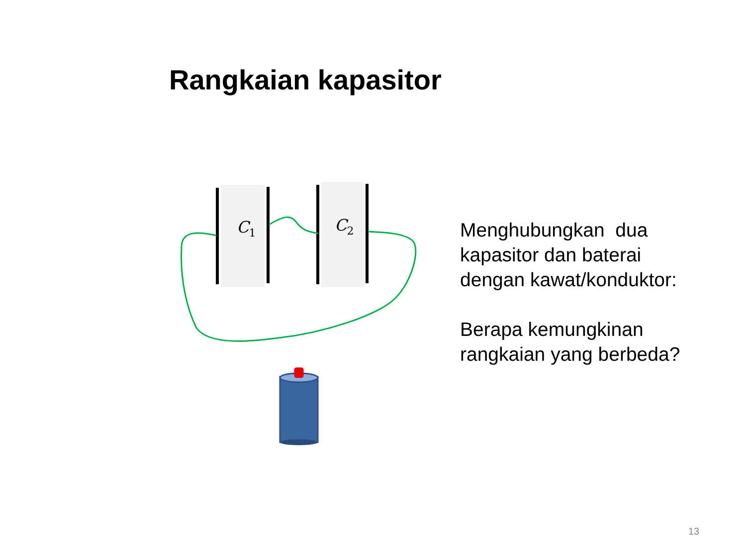Rangkaian kapasitor
C1
C2
Menghubungkan dua
kapasitor dan baterai
dengan kawat/konduktor:
Berapa kemungkinan
rangkaian yang berbeda?
13